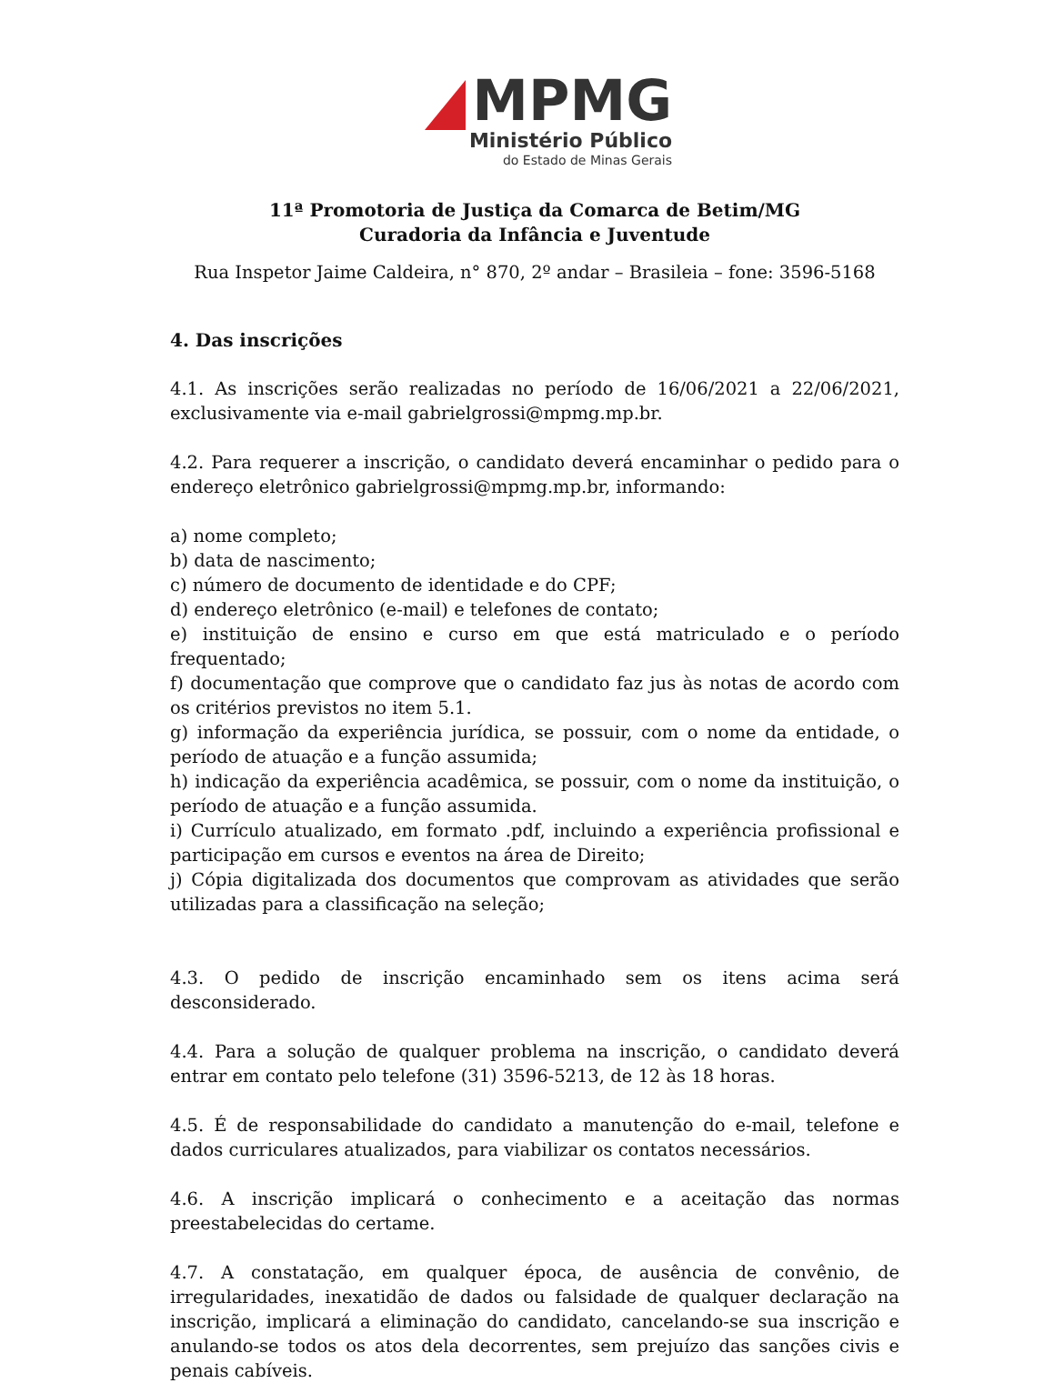MPMG
Ministério Público
do Estado de Minas Gerais
11ª Promotoria de Justiça da Comarca de Betim/MG
Curadoria da Infância e Juventude
Rua Inspetor Jaime Caldeira, n° 870, 2º andar – Brasileia – fone: 3596-5168
4. Das inscrições
4.1. As inscrições serão realizadas no período de 16/06/2021 a 22/06/2021, exclusivamente via e-mail gabrielgrossi@mpmg.mp.br.
4.2. Para requerer a inscrição, o candidato deverá encaminhar o pedido para o endereço eletrônico gabrielgrossi@mpmg.mp.br, informando:
a) nome completo;
b) data de nascimento;
c) número de documento de identidade e do CPF;
d) endereço eletrônico (e-mail) e telefones de contato;
e) instituição de ensino e curso em que está matriculado e o período frequentado;
f) documentação que comprove que o candidato faz jus às notas de acordo com os critérios previstos no item 5.1.
g) informação da experiência jurídica, se possuir, com o nome da entidade, o período de atuação e a função assumida;
h) indicação da experiência acadêmica, se possuir, com o nome da instituição, o período de atuação e a função assumida.
i) Currículo atualizado, em formato .pdf, incluindo a experiência profissional e participação em cursos e eventos na área de Direito;
j) Cópia digitalizada dos documentos que comprovam as atividades que serão utilizadas para a classificação na seleção;
4.3. O pedido de inscrição encaminhado sem os itens acima será desconsiderado.
4.4. Para a solução de qualquer problema na inscrição, o candidato deverá entrar em contato pelo telefone (31) 3596-5213, de 12 às 18 horas.
4.5. É de responsabilidade do candidato a manutenção do e-mail, telefone e dados curriculares atualizados, para viabilizar os contatos necessários.
4.6. A inscrição implicará o conhecimento e a aceitação das normas preestabelecidas do certame.
4.7. A constatação, em qualquer época, de ausência de convênio, de irregularidades, inexatidão de dados ou falsidade de qualquer declaração na inscrição, implicará a eliminação do candidato, cancelando-se sua inscrição e anulando-se todos os atos dela decorrentes, sem prejuízo das sanções civis e penais cabíveis.